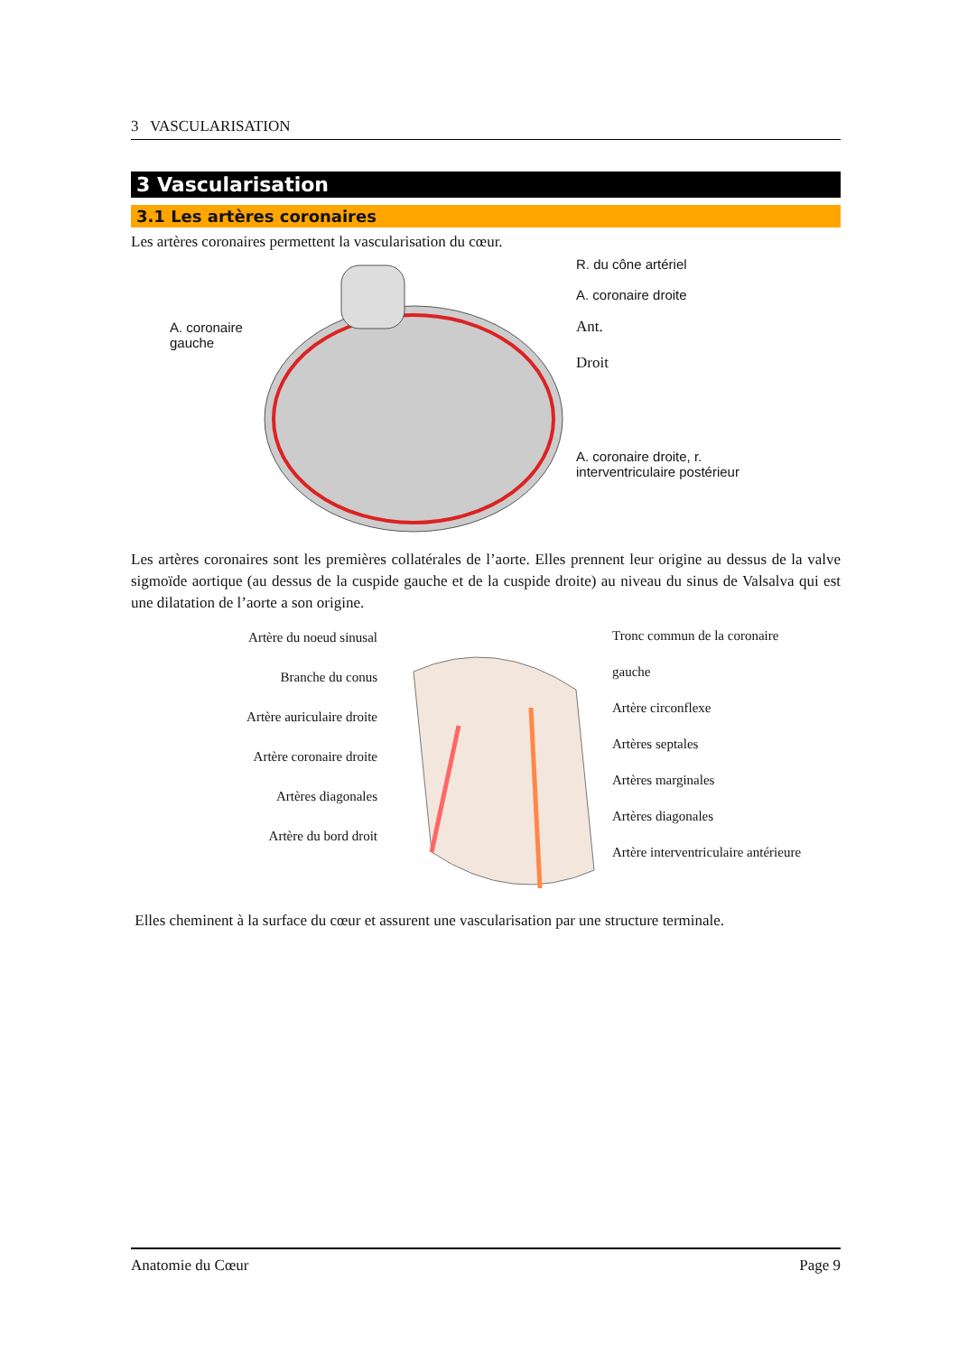3 VASCULARISATION
3 Vascularisation
3.1 Les artères coronaires
Les artères coronaires permettent la vascularisation du cœur.
A. coronaire gauche
R. du cône artériel
A. coronaire droite
Ant.
Droit
A. coronaire droite, r. interventriculaire postérieur
Les artères coronaires sont les premières collatérales de l’aorte. Elles prennent leur origine au dessus de la valve sigmoïde aortique (au dessus de la cuspide gauche et de la cuspide droite) au niveau du sinus de Valsalva qui est une dilatation de l’aorte a son origine.
Artère du noeud sinusal
Branche du conus
Artère auriculaire droite
Artère coronaire droite
Artères diagonales
Artère du bord droit
Tronc commun de la coronaire gauche
Artère circonflexe
Artères septales
Artères marginales
Artères diagonales
Artère interventriculaire antérieure
Elles cheminent à la surface du cœur et assurent une vascularisation par une structure terminale.
Anatomie du Cœur Page 9